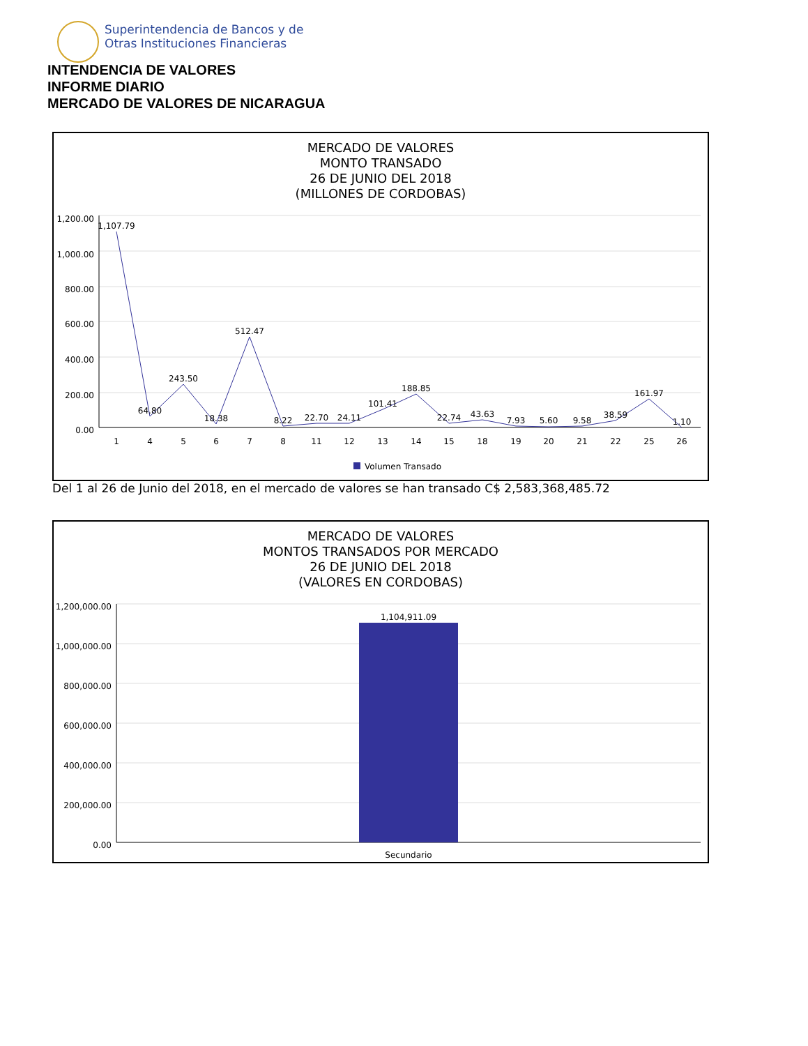Superintendencia de Bancos y de
Otras Instituciones Financieras
INTENDENCIA DE VALORES
INFORME DIARIO
MERCADO DE VALORES DE NICARAGUA
MERCADO DE VALORES
MONTO TRANSADO
26 DE JUNIO DEL 2018
(MILLONES DE CORDOBAS)
1,200.00
1,000.00
800.00
600.00
400.00
200.00
0.00
1,107.79
64.80
243.50
18.38
512.47
8.22
22.70
24.11
101.41
188.85
22.74
43.63
7.93
5.60
9.58
38.59
161.97
1.10
1
4
5
6
7
8
11
12
13
14
15
18
19
20
21
22
25
26
Volumen Transado
Del 1 al 26 de Junio del 2018, en el mercado de valores se han transado C$ 2,583,368,485.72
MERCADO DE VALORES
MONTOS TRANSADOS POR MERCADO
26 DE JUNIO DEL 2018
(VALORES EN CORDOBAS)
1,200,000.00
1,000,000.00
800,000.00
600,000.00
400,000.00
200,000.00
0.00
1,104,911.09
Secundario